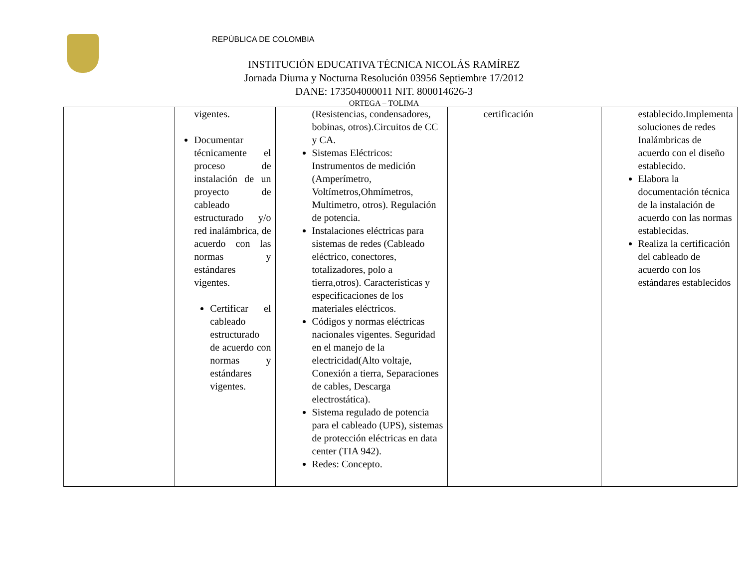REPÙBLICA DE COLOMBIA
INSTITUCIÓN EDUCATIVA TÉCNICA NICOLÁS RAMÍREZ
Jornada Diurna y Nocturna Resolución 03956 Septiembre 17/2012
DANE: 173504000011 NIT. 800014626-3
ORTEGA – TOLIMA
| | vigentes. Documentar técnicamente el proceso de instalación de un proyecto de cableado estructurado y/o red inalámbrica, de acuerdo con las normas y estándares vigentes. Certificar el cableado estructurado de acuerdo con normas y estándares vigentes. | (Resistencias, condensadores, bobinas, otros).Circuitos de CC y CA. Sistemas Eléctricos: Instrumentos de medición (Amperímetro, Voltímetros,Ohmímetros, Multimetro, otros). Regulación de potencia. Instalaciones eléctricas para sistemas de redes (Cableado eléctrico, conectores, totalizadores, polo a tierra,otros). Características y especificaciones de los materiales eléctricos. Códigos y normas eléctricas nacionales vigentes. Seguridad en el manejo de la electricidad(Alto voltaje, Conexión a tierra, Separaciones de cables, Descarga electrostática). Sistema regulado de potencia para el cableado (UPS), sistemas de protección eléctricas en data center (TIA 942). Redes: Concepto. | certificación | establecido.Implementa soluciones de redes Inalámbricas de acuerdo con el diseño establecido. Elabora la documentación técnica de la instalación de acuerdo con las normas establecidas. Realiza la certificación del cableado de acuerdo con los estándares establecidos |